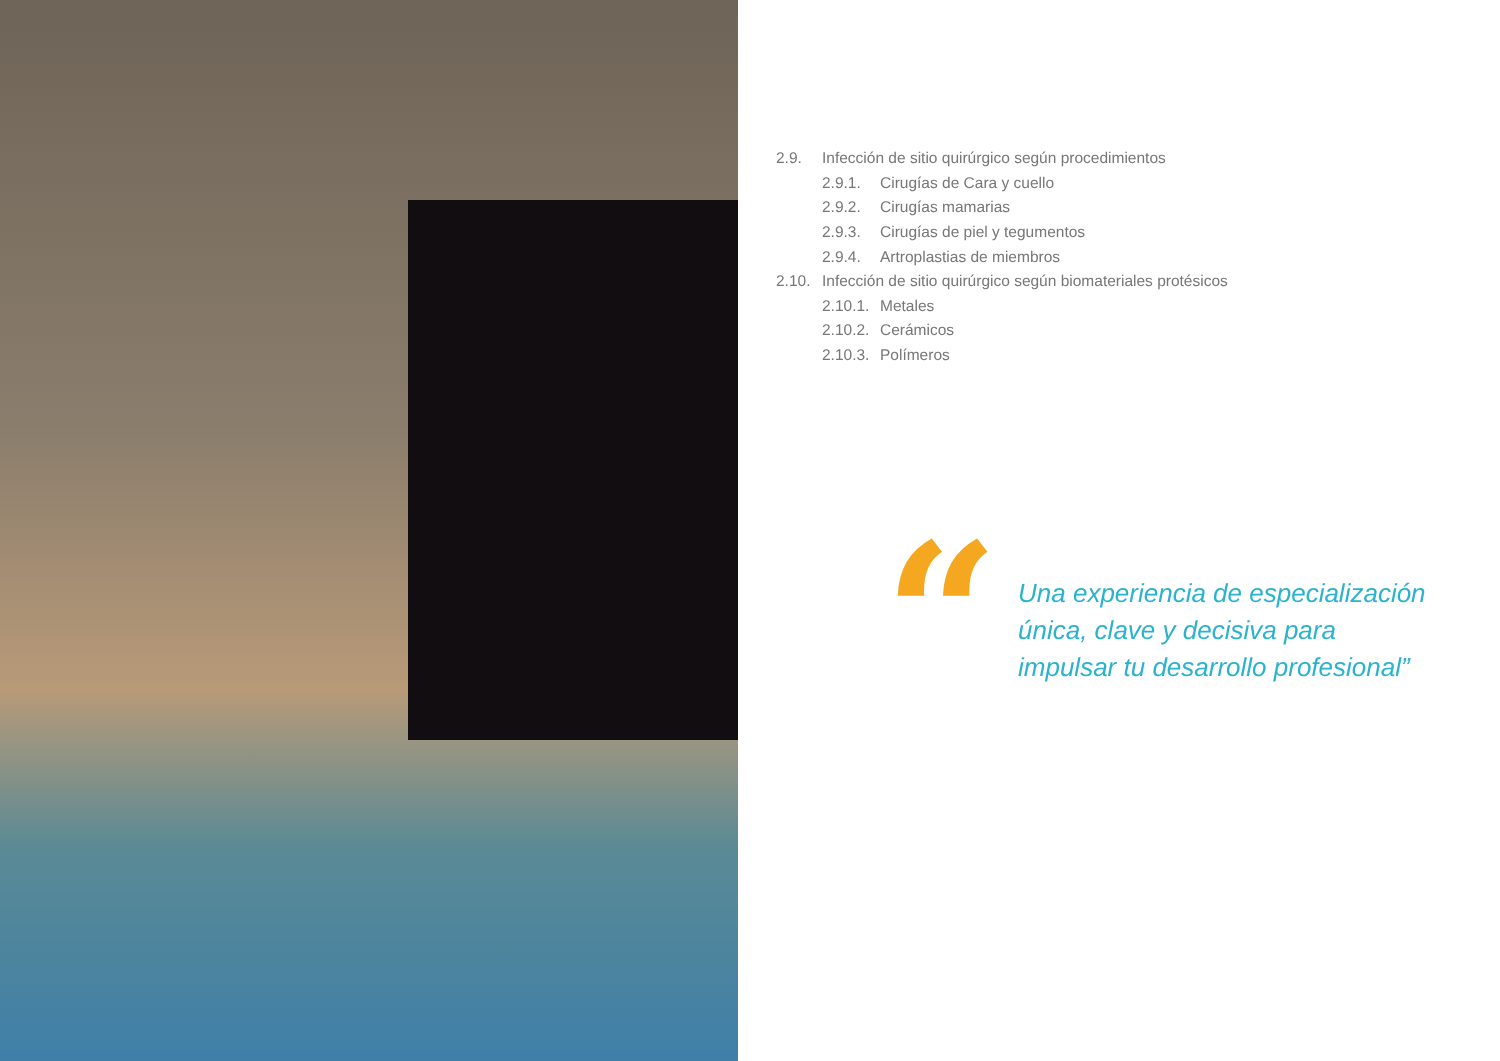2.9. Infección de sitio quirúrgico según procedimientos
2.9.1. Cirugías de Cara y cuello
2.9.2. Cirugías mamarias
2.9.3. Cirugías de piel y tegumentos
2.9.4. Artroplastias de miembros
2.10. Infección de sitio quirúrgico según biomateriales protésicos
2.10.1. Metales
2.10.2. Cerámicos
2.10.3. Polímeros
“
Una experiencia de especialización
única, clave y decisiva para
impulsar tu desarrollo profesional”